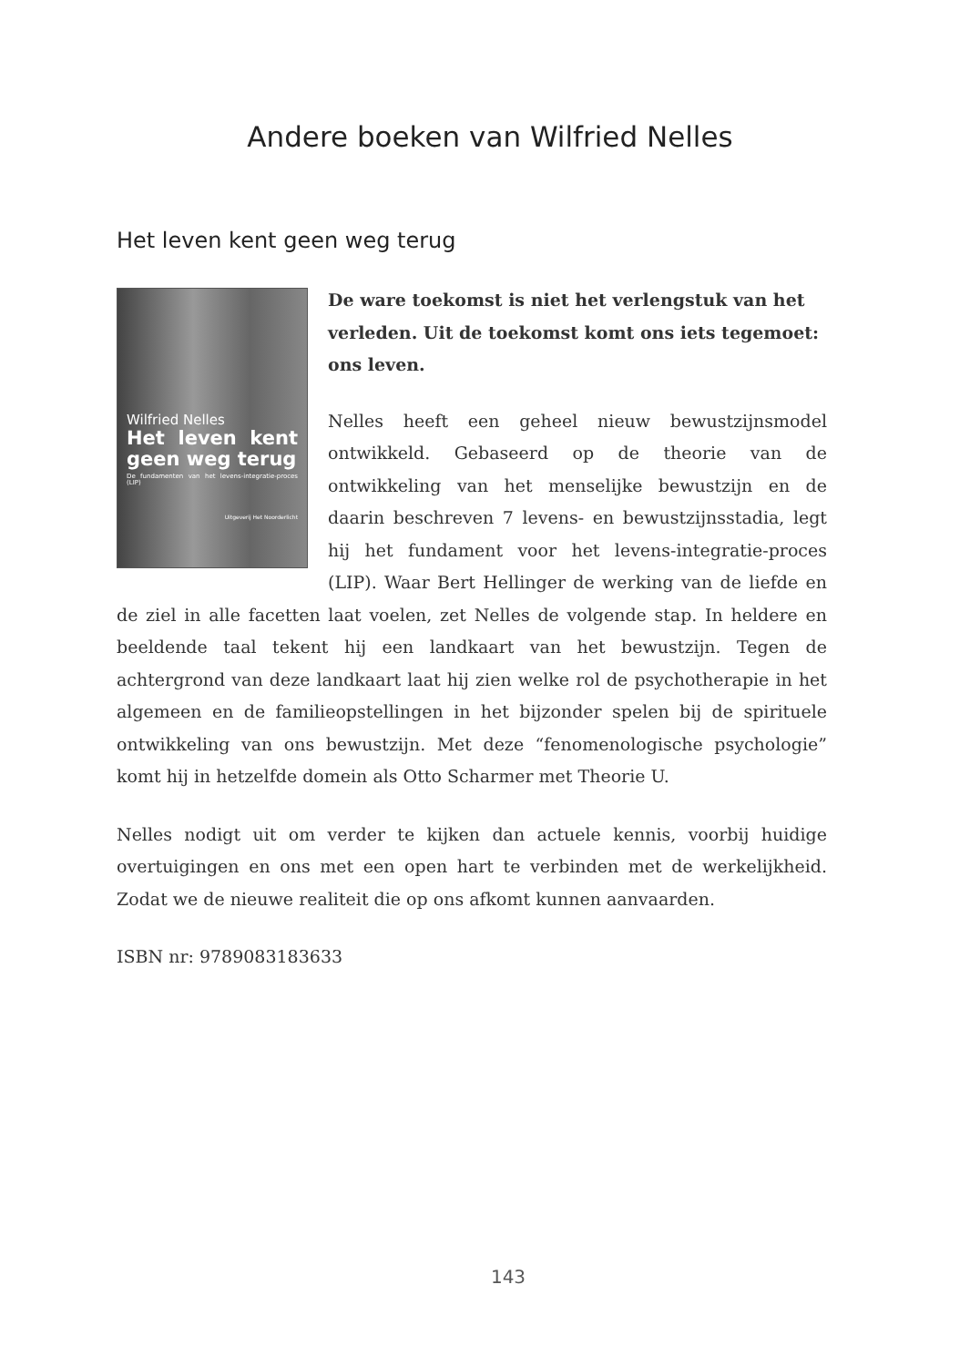Andere boeken van Wilfried Nelles
Het leven kent geen weg terug
Wilfried Nelles
Het leven kent geen weg terug
De fundamenten van het levens-integratie-proces (LIP)
Uitgeverij Het Noorderlicht
De ware toekomst is niet het verlengstuk van het verleden. Uit de toekomst komt ons iets tegemoet: ons leven.
Nelles heeft een geheel nieuw bewustzijnsmodel ontwikkeld. Gebaseerd op de theorie van de ontwikkeling van het menselijke bewustzijn en de daarin beschreven 7 levens- en bewustzijnsstadia, legt hij het fundament voor het levens-integratie-proces (LIP). Waar Bert Hellinger de werking van de liefde en de ziel in alle facetten laat voelen, zet Nelles de volgende stap. In heldere en beeldende taal tekent hij een landkaart van het bewustzijn. Tegen de achtergrond van deze landkaart laat hij zien welke rol de psychotherapie in het algemeen en de familieopstellingen in het bijzonder spelen bij de spirituele ontwikkeling van ons bewustzijn. Met deze “fenomenologische psychologie” komt hij in hetzelfde domein als Otto Scharmer met Theorie U.
Nelles nodigt uit om verder te kijken dan actuele kennis, voorbij huidige overtuigingen en ons met een open hart te verbinden met de werkelijkheid. Zodat we de nieuwe realiteit die op ons afkomt kunnen aanvaarden.
ISBN nr: 9789083183633
143